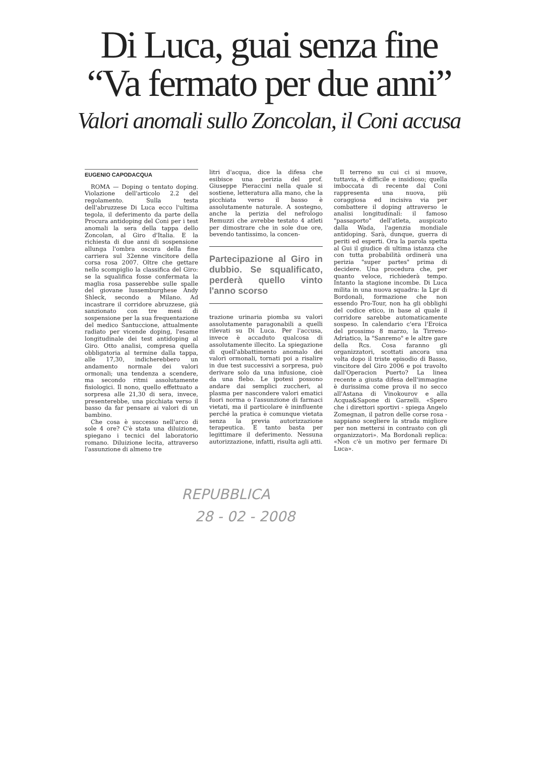Di Luca, guai senza fine
“Va fermato per due anni”
Valori anomali sullo Zoncolan, il Coni accusa
EUGENIO CAPODACQUA
ROMA — Doping o tentato doping. Violazione dell'articolo 2.2 del regolamento. Sulla testa dell'abruzzese Di Luca ecco l'ultima tegola, il deferimento da parte della Procura antidoping del Coni per i test anomali la sera della tappa dello Zoncolan, al Giro d'Italia. E la richiesta di due anni di sospensione allunga l'ombra oscura della fine carriera sul 32enne vincitore della corsa rosa 2007. Oltre che gettare nello scompiglio la classifica del Giro: se la squalifica fosse confermata la maglia rosa passerebbe sulle spalle del giovane lussemburghese Andy Shleck, secondo a Milano. Ad incastrare il corridore abruzzese, già sanzionato con tre mesi di sospensione per la sua frequentazione del medico Santuccione, attualmente radiato per vicende doping, l'esame longitudinale dei test antidoping al Giro. Otto analisi, compresa quella obbligatoria al termine dalla tappa, alle 17,30, indicherebbero un andamento normale dei valori ormonali; una tendenza a scendere, ma secondo ritmi assolutamente fisiologici. Il nono, quello effettuato a sorpresa alle 21,30 di sera, invece, presenterebbe, una picchiata verso il basso da far pensare ai valori di un bambino.
Che cosa è successo nell'arco di sole 4 ore? C'è stata una diluizione, spiegano i tecnici del laboratorio romano. Diluizione lecita, attraverso l'assunzione di almeno tre
litri d'acqua, dice la difesa che esibisce una perizia del prof. Giuseppe Pieraccini nella quale si sostiene, letteratura alla mano, che la picchiata verso il basso è assolutamente naturale. A sostegno, anche la perizia del nefrologo Remuzzi che avrebbe testato 4 atleti per dimostrare che in sole due ore, bevendo tantissimo, la concen-
Partecipazione al Giro in dubbio. Se squalificato, perderà quello vinto l'anno scorso
trazione urinaria piomba su valori assolutamente paragonabili a quelli rilevati su Di Luca. Per l'accusa, invece è accaduto qualcosa di assolutamente illecito. La spiegazione di quell'abbattimento anomalo dei valori ormonali, tornati poi a risalire in due test successivi a sorpresa, può derivare solo da una infusione, cioè da una flebo. Le ipotesi possono andare dai semplici zuccheri, al plasma per nascondere valori ematici fuori norma o l'assunzione di farmaci vietati, ma il particolare è ininfluente perché la pratica è comunque vietata senza la previa autorizzazione terapeutica. E tanto basta per legittimare il deferimento. Nessuna autorizzazione, infatti, risulta agli atti.
Il terreno su cui ci si muove, tuttavia, è difficile e insidioso; quella imboccata di recente dal Coni rappresenta una nuova, più coraggiosa ed incisiva via per combattere il doping attraverso le analisi longitudinali: il famoso "passaporto" dell'atleta, auspicato dalla Wada, l'agenzia mondiale antidoping. Sarà, dunque, guerra di periti ed esperti. Ora la parola spetta al Gui il giudice di ultima istanza che con tutta probabilità ordinerà una perizia "super partes" prima di decidere. Una procedura che, per quanto veloce, richiederà tempo. Intanto la stagione incombe. Di Luca milita in una nuova squadra: la Lpr di Bordonali, formazione che non essendo Pro-Tour, non ha gli obblighi del codice etico, in base al quale il corridore sarebbe automaticamente sospeso. In calendario c'era l'Eroica del prossimo 8 marzo, la Tirreno-Adriatico, la "Sanremo" e le altre gare della Rcs. Cosa faranno gli organizzatori, scottati ancora una volta dopo il triste episodio di Basso, vincitore del Giro 2006 e poi travolto dall'Operacion Puerto? La linea recente a giusta difesa dell'immagine è durissima come prova il no secco all'Astana di Vinokourov e alla Acqua&Sapone di Garzelli. «Spero che i direttori sportivi - spiega Angelo Zomegnan, il patron delle corse rosa - sappiano scegliere la strada migliore per non mettersi in contrasto con gli organizzatori». Ma Bordonali replica: «Non c'è un motivo per fermare Di Luca».
REPUBBLICA
28 - 02 - 2008